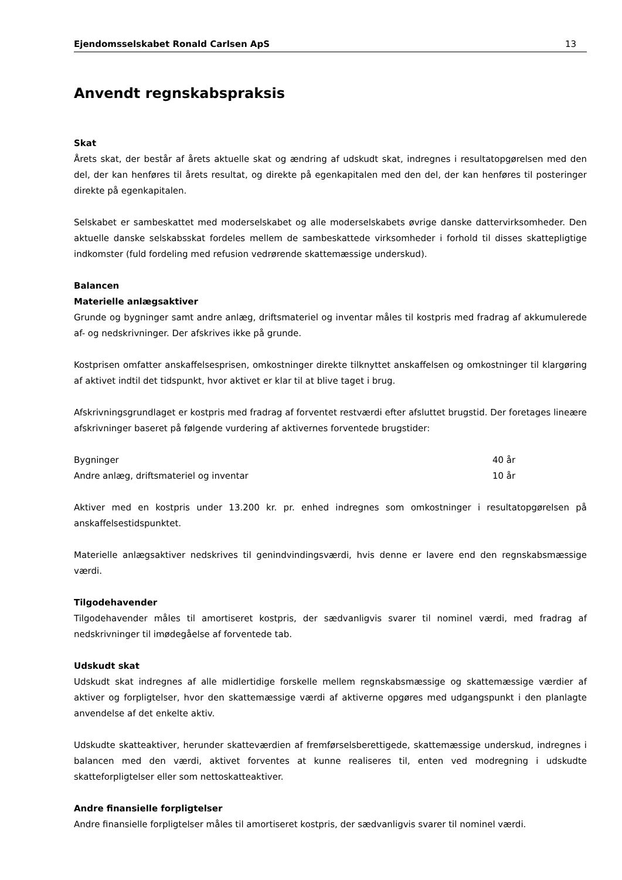Ejendomsselskabet Ronald Carlsen ApS 13
Anvendt regnskabspraksis
Skat
Årets skat, der består af årets aktuelle skat og ændring af udskudt skat, indregnes i resultatopgørelsen med den del, der kan henføres til årets resultat, og direkte på egenkapitalen med den del, der kan henføres til posteringer direkte på egenkapitalen.
Selskabet er sambeskattet med moderselskabet og alle moderselskabets øvrige danske dattervirksomheder. Den aktuelle danske selskabsskat fordeles mellem de sambeskattede virksomheder i forhold til disses skattepligtige indkomster (fuld fordeling med refusion vedrørende skattemæssige underskud).
Balancen
Materielle anlægsaktiver
Grunde og bygninger samt andre anlæg, driftsmateriel og inventar måles til kostpris med fradrag af akkumulerede af- og nedskrivninger. Der afskrives ikke på grunde.
Kostprisen omfatter anskaffelsesprisen, omkostninger direkte tilknyttet anskaffelsen og omkostninger til klargøring af aktivet indtil det tidspunkt, hvor aktivet er klar til at blive taget i brug.
Afskrivningsgrundlaget er kostpris med fradrag af forventet restværdi efter afsluttet brugstid. Der foretages lineære afskrivninger baseret på følgende vurdering af aktivernes forventede brugstider:
Bygninger 40 år
Andre anlæg, driftsmateriel og inventar 10 år
Aktiver med en kostpris under 13.200 kr. pr. enhed indregnes som omkostninger i resultatopgørelsen på anskaffelsestidspunktet.
Materielle anlægsaktiver nedskrives til genindvindingsværdi, hvis denne er lavere end den regnskabsmæssige værdi.
Tilgodehavender
Tilgodehavender måles til amortiseret kostpris, der sædvanligvis svarer til nominel værdi, med fradrag af nedskrivninger til imødegåelse af forventede tab.
Udskudt skat
Udskudt skat indregnes af alle midlertidige forskelle mellem regnskabsmæssige og skattemæssige værdier af aktiver og forpligtelser, hvor den skattemæssige værdi af aktiverne opgøres med udgangspunkt i den planlagte anvendelse af det enkelte aktiv.
Udskudte skatteaktiver, herunder skatteværdien af fremførselsberettigede, skattemæssige underskud, indregnes i balancen med den værdi, aktivet forventes at kunne realiseres til, enten ved modregning i udskudte skatteforpligtelser eller som nettoskatteaktiver.
Andre finansielle forpligtelser
Andre finansielle forpligtelser måles til amortiseret kostpris, der sædvanligvis svarer til nominel værdi.